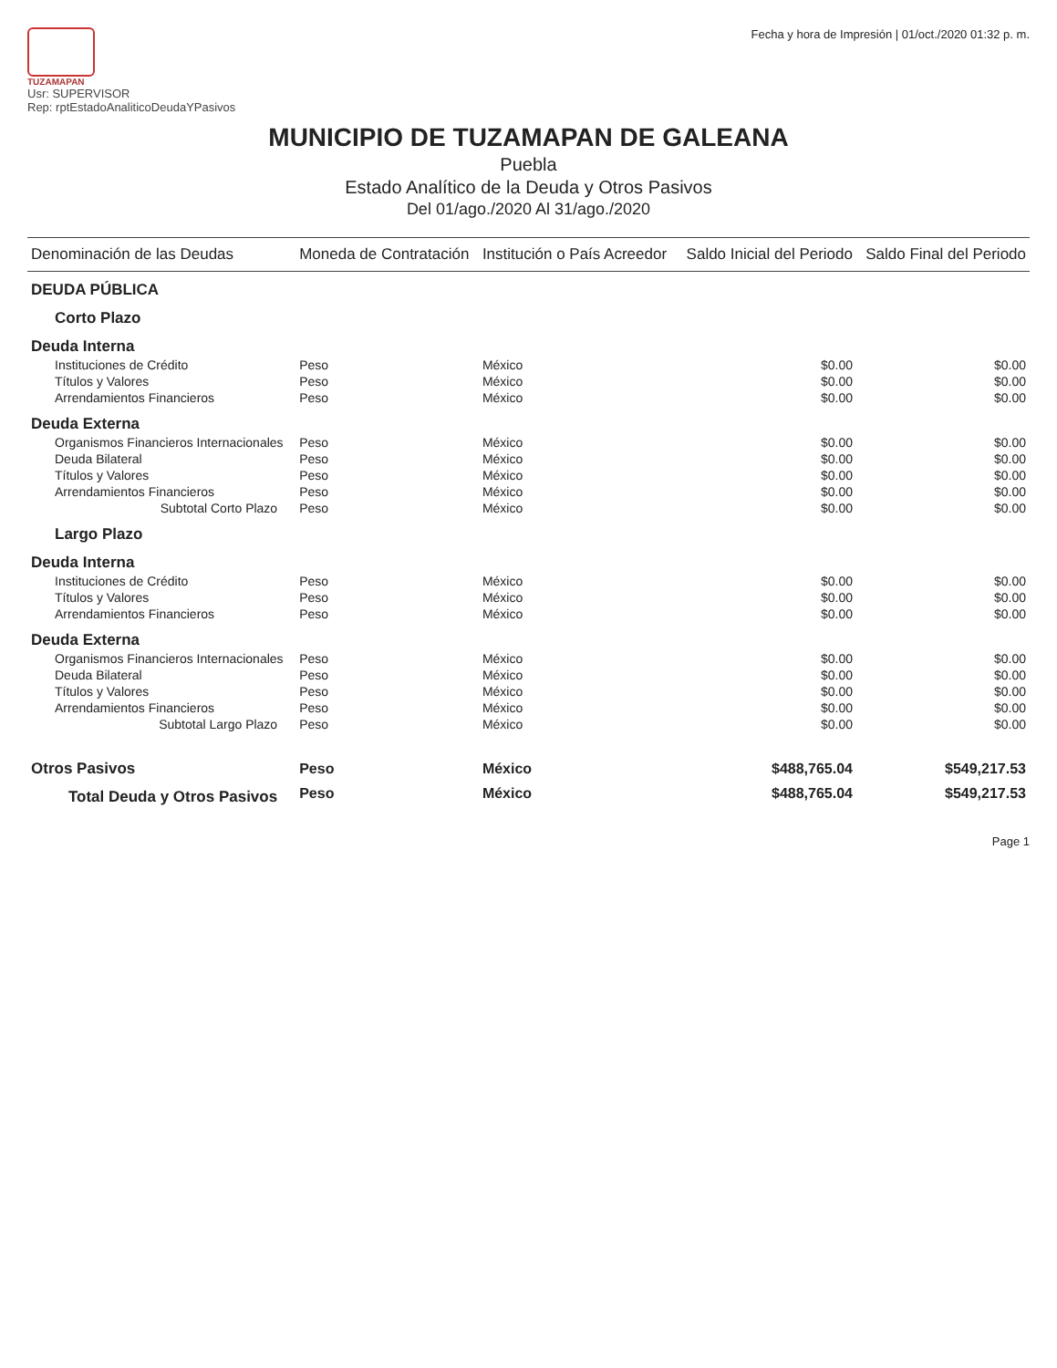TUZAMAPAN
Usr: SUPERVISOR
Rep: rptEstadoAnaliticoDeudaYPasivos
Fecha y hora de Impresión | 01/oct./2020 01:32 p. m.
MUNICIPIO DE TUZAMAPAN DE GALEANA
Puebla
Estado Analítico de la Deuda y Otros Pasivos
Del 01/ago./2020 Al 31/ago./2020
| Denominación de las Deudas | Moneda de Contratación | Institución o País Acreedor | Saldo Inicial del Periodo | Saldo Final del Periodo |
| --- | --- | --- | --- | --- |
| DEUDA PÚBLICA | | | | |
| Corto Plazo | | | | |
| Deuda Interna | | | | |
| Instituciones de Crédito | Peso | México | $0.00 | $0.00 |
| Títulos y Valores | Peso | México | $0.00 | $0.00 |
| Arrendamientos Financieros | Peso | México | $0.00 | $0.00 |
| Deuda Externa | | | | |
| Organismos Financieros Internacionales | Peso | México | $0.00 | $0.00 |
| Deuda Bilateral | Peso | México | $0.00 | $0.00 |
| Títulos y Valores | Peso | México | $0.00 | $0.00 |
| Arrendamientos Financieros | Peso | México | $0.00 | $0.00 |
| Subtotal Corto Plazo | Peso | México | $0.00 | $0.00 |
| Largo Plazo | | | | |
| Deuda Interna | | | | |
| Instituciones de Crédito | Peso | México | $0.00 | $0.00 |
| Títulos y Valores | Peso | México | $0.00 | $0.00 |
| Arrendamientos Financieros | Peso | México | $0.00 | $0.00 |
| Deuda Externa | | | | |
| Organismos Financieros Internacionales | Peso | México | $0.00 | $0.00 |
| Deuda Bilateral | Peso | México | $0.00 | $0.00 |
| Títulos y Valores | Peso | México | $0.00 | $0.00 |
| Arrendamientos Financieros | Peso | México | $0.00 | $0.00 |
| Subtotal Largo Plazo | Peso | México | $0.00 | $0.00 |
| Otros Pasivos | Peso | México | $488,765.04 | $549,217.53 |
| Total Deuda y Otros Pasivos | Peso | México | $488,765.04 | $549,217.53 |
Page 1